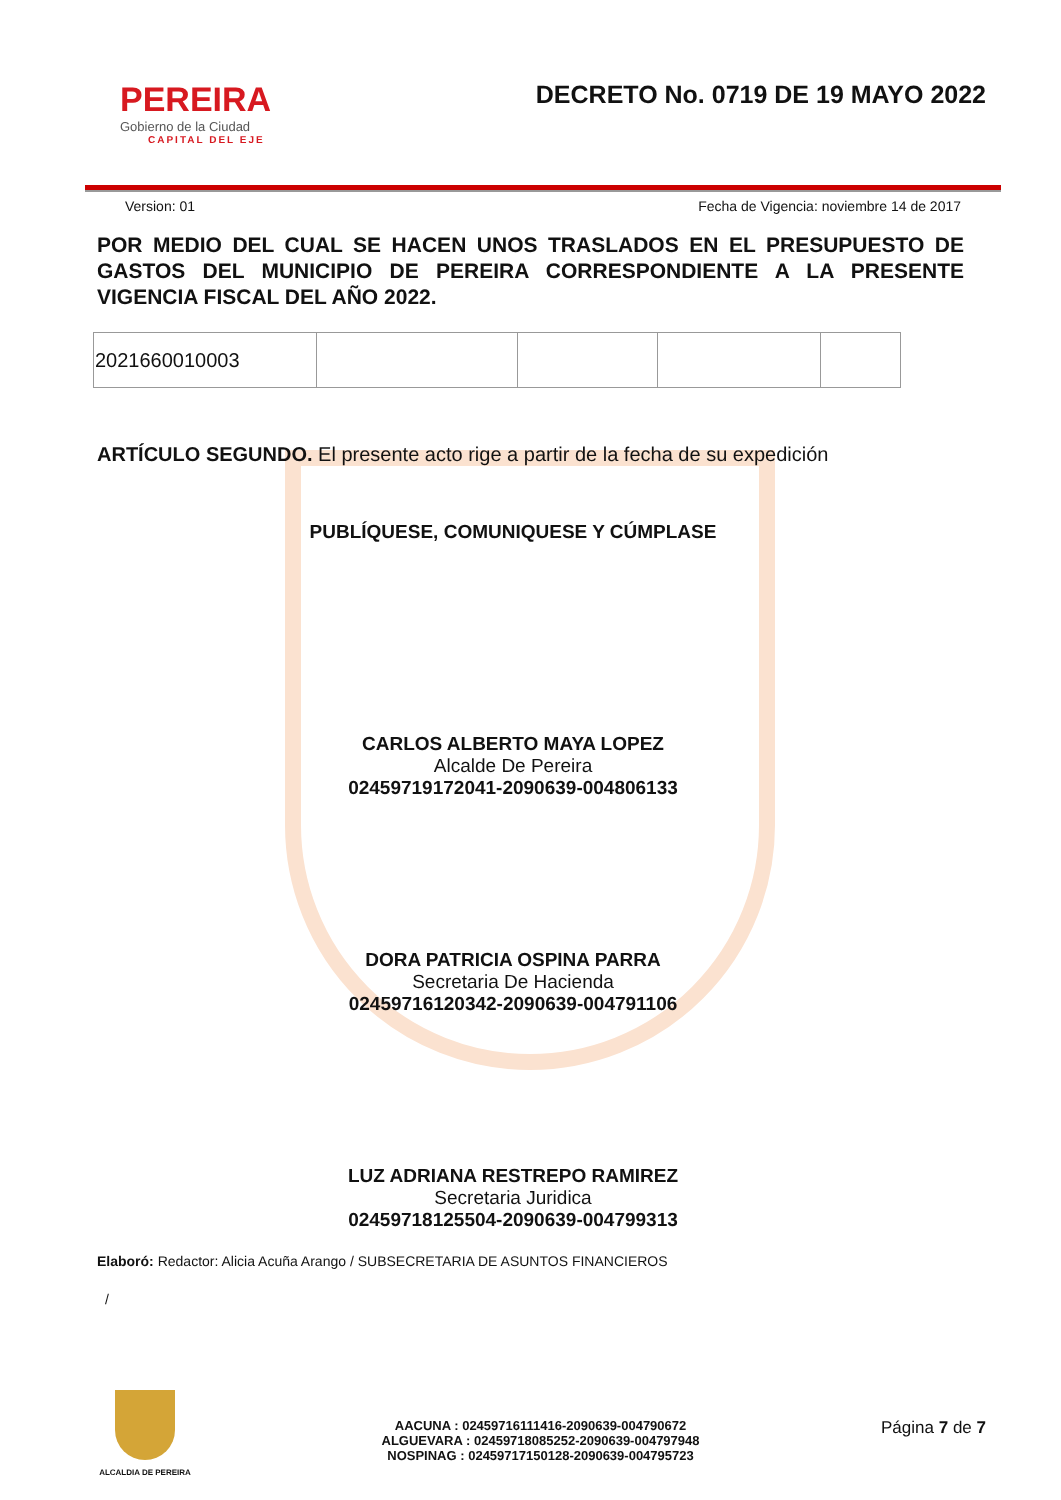PEREIRA
Gobierno de la Ciudad
CAPITAL DEL EJE
DECRETO No. 0719 DE 19 MAYO 2022
Version: 01 Fecha de Vigencia: noviembre 14 de 2017
POR MEDIO DEL CUAL SE HACEN UNOS TRASLADOS EN EL PRESUPUESTO DE GASTOS DEL MUNICIPIO DE PEREIRA CORRESPONDIENTE A LA PRESENTE VIGENCIA FISCAL DEL AÑO 2022.
| 2021660010003 | | | | |
ARTÍCULO SEGUNDO. El presente acto rige a partir de la fecha de su expedición
PUBLÍQUESE, COMUNIQUESE Y CÚMPLASE
CARLOS ALBERTO MAYA LOPEZ
Alcalde De Pereira
02459719172041-2090639-004806133
DORA PATRICIA OSPINA PARRA
Secretaria De Hacienda
02459716120342-2090639-004791106
LUZ ADRIANA RESTREPO RAMIREZ
Secretaria Juridica
02459718125504-2090639-004799313
Elaboró: Redactor: Alicia Acuña Arango / SUBSECRETARIA DE ASUNTOS FINANCIEROS
/
ALCALDIA DE PEREIRA
AACUNA : 02459716111416-2090639-004790672
ALGUEVARA : 02459718085252-2090639-004797948
NOSPINAG : 02459717150128-2090639-004795723
Página 7 de 7